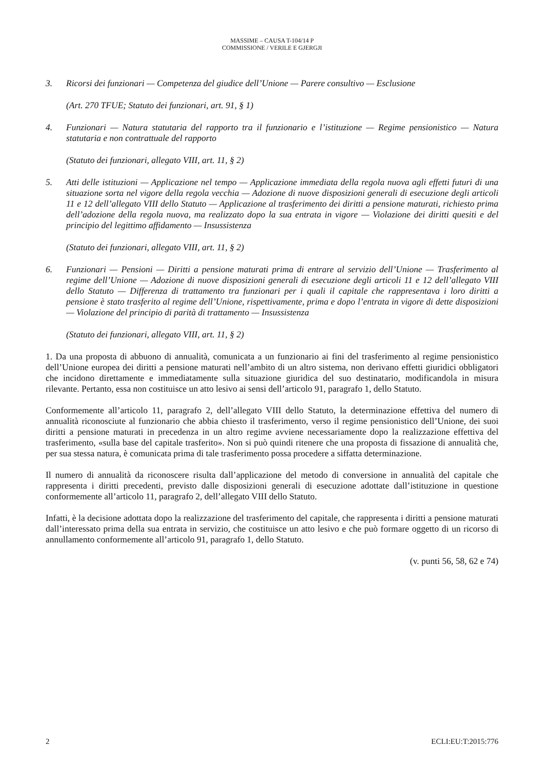MASSIME – CAUSA T-104/14 P
COMMISSIONE / VERILE E GJERGJI
3. Ricorsi dei funzionari — Competenza del giudice dell’Unione — Parere consultivo — Esclusione
(Art. 270 TFUE; Statuto dei funzionari, art. 91, § 1)
4. Funzionari — Natura statutaria del rapporto tra il funzionario e l’istituzione — Regime pensionistico — Natura statutaria e non contrattuale del rapporto
(Statuto dei funzionari, allegato VIII, art. 11, § 2)
5. Atti delle istituzioni — Applicazione nel tempo — Applicazione immediata della regola nuova agli effetti futuri di una situazione sorta nel vigore della regola vecchia — Adozione di nuove disposizioni generali di esecuzione degli articoli 11 e 12 dell’allegato VIII dello Statuto — Applicazione al trasferimento dei diritti a pensione maturati, richiesto prima dell’adozione della regola nuova, ma realizzato dopo la sua entrata in vigore — Violazione dei diritti quesiti e del principio del legittimo affidamento — Insussistenza
(Statuto dei funzionari, allegato VIII, art. 11, § 2)
6. Funzionari — Pensioni — Diritti a pensione maturati prima di entrare al servizio dell’Unione — Trasferimento al regime dell’Unione — Adozione di nuove disposizioni generali di esecuzione degli articoli 11 e 12 dell’allegato VIII dello Statuto — Differenza di trattamento tra funzionari per i quali il capitale che rappresentava i loro diritti a pensione è stato trasferito al regime dell’Unione, rispettivamente, prima e dopo l’entrata in vigore di dette disposizioni — Violazione del principio di parità di trattamento — Insussistenza
(Statuto dei funzionari, allegato VIII, art. 11, § 2)
1. Da una proposta di abbuono di annualità, comunicata a un funzionario ai fini del trasferimento al regime pensionistico dell’Unione europea dei diritti a pensione maturati nell’ambito di un altro sistema, non derivano effetti giuridici obbligatori che incidono direttamente e immediatamente sulla situazione giuridica del suo destinatario, modificandola in misura rilevante. Pertanto, essa non costituisce un atto lesivo ai sensi dell’articolo 91, paragrafo 1, dello Statuto.
Conformemente all’articolo 11, paragrafo 2, dell’allegato VIII dello Statuto, la determinazione effettiva del numero di annualità riconosciute al funzionario che abbia chiesto il trasferimento, verso il regime pensionistico dell’Unione, dei suoi diritti a pensione maturati in precedenza in un altro regime avviene necessariamente dopo la realizzazione effettiva del trasferimento, «sulla base del capitale trasferito». Non si può quindi ritenere che una proposta di fissazione di annualità che, per sua stessa natura, è comunicata prima di tale trasferimento possa procedere a siffatta determinazione.
Il numero di annualità da riconoscere risulta dall’applicazione del metodo di conversione in annualità del capitale che rappresenta i diritti precedenti, previsto dalle disposizioni generali di esecuzione adottate dall’istituzione in questione conformemente all’articolo 11, paragrafo 2, dell’allegato VIII dello Statuto.
Infatti, è la decisione adottata dopo la realizzazione del trasferimento del capitale, che rappresenta i diritti a pensione maturati dall’interessato prima della sua entrata in servizio, che costituisce un atto lesivo e che può formare oggetto di un ricorso di annullamento conformemente all’articolo 91, paragrafo 1, dello Statuto.
(v. punti 56, 58, 62 e 74)
2 ECLI:EU:T:2015:776